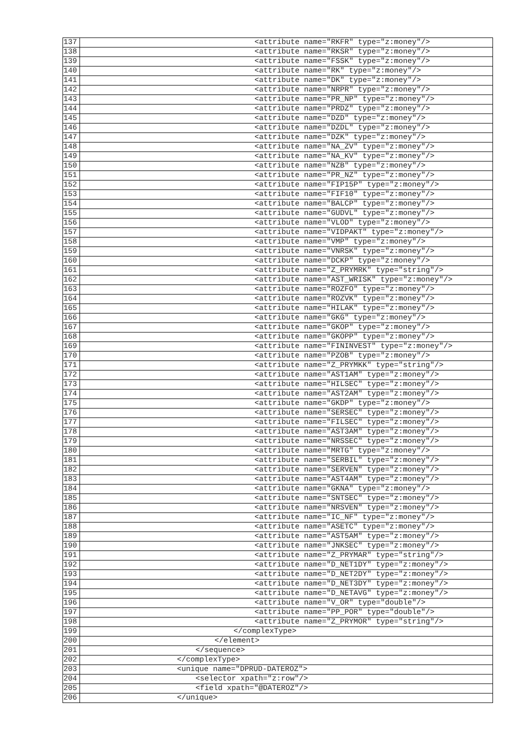| 137 | <attribute name="RKFR" type="z:money"/> |
| 138 | <attribute name="RKSR" type="z:money"/> |
| 139 | <attribute name="FSSK" type="z:money"/> |
| 140 | <attribute name="RK" type="z:money"/> |
| 141 | <attribute name="DK" type="z:money"/> |
| 142 | <attribute name="NRPR" type="z:money"/> |
| 143 | <attribute name="PR_NP" type="z:money"/> |
| 144 | <attribute name="PRDZ" type="z:money"/> |
| 145 | <attribute name="DZD" type="z:money"/> |
| 146 | <attribute name="DZDL" type="z:money"/> |
| 147 | <attribute name="DZK" type="z:money"/> |
| 148 | <attribute name="NA_ZV" type="z:money"/> |
| 149 | <attribute name="NA_KV" type="z:money"/> |
| 150 | <attribute name="NZB" type="z:money"/> |
| 151 | <attribute name="PR_NZ" type="z:money"/> |
| 152 | <attribute name="FIP15P" type="z:money"/> |
| 153 | <attribute name="FIF10" type="z:money"/> |
| 154 | <attribute name="BALCP" type="z:money"/> |
| 155 | <attribute name="GUDVL" type="z:money"/> |
| 156 | <attribute name="VLOD" type="z:money"/> |
| 157 | <attribute name="VIDPAKT" type="z:money"/> |
| 158 | <attribute name="VMP" type="z:money"/> |
| 159 | <attribute name="VNRSK" type="z:money"/> |
| 160 | <attribute name="DCKP" type="z:money"/> |
| 161 | <attribute name="Z_PRYMRK" type="string"/> |
| 162 | <attribute name="AST_WRISK" type="z:money"/> |
| 163 | <attribute name="ROZFO" type="z:money"/> |
| 164 | <attribute name="ROZVK" type="z:money"/> |
| 165 | <attribute name="HILAK" type="z:money"/> |
| 166 | <attribute name="GKG" type="z:money"/> |
| 167 | <attribute name="GKOP" type="z:money"/> |
| 168 | <attribute name="GKOPP" type="z:money"/> |
| 169 | <attribute name="FININVEST" type="z:money"/> |
| 170 | <attribute name="PZOB" type="z:money"/> |
| 171 | <attribute name="Z_PRYMKK" type="string"/> |
| 172 | <attribute name="AST1AM" type="z:money"/> |
| 173 | <attribute name="HILSEC" type="z:money"/> |
| 174 | <attribute name="AST2AM" type="z:money"/> |
| 175 | <attribute name="GKDP" type="z:money"/> |
| 176 | <attribute name="SERSEC" type="z:money"/> |
| 177 | <attribute name="FILSEC" type="z:money"/> |
| 178 | <attribute name="AST3AM" type="z:money"/> |
| 179 | <attribute name="NRSSEC" type="z:money"/> |
| 180 | <attribute name="MRTG" type="z:money"/> |
| 181 | <attribute name="SERBIL" type="z:money"/> |
| 182 | <attribute name="SERVEN" type="z:money"/> |
| 183 | <attribute name="AST4AM" type="z:money"/> |
| 184 | <attribute name="GKNA" type="z:money"/> |
| 185 | <attribute name="SNTSEC" type="z:money"/> |
| 186 | <attribute name="NRSVEN" type="z:money"/> |
| 187 | <attribute name="IC_NF" type="z:money"/> |
| 188 | <attribute name="ASETC" type="z:money"/> |
| 189 | <attribute name="AST5AM" type="z:money"/> |
| 190 | <attribute name="JNKSEC" type="z:money"/> |
| 191 | <attribute name="Z_PRYMAR" type="string"/> |
| 192 | <attribute name="D_NET1DY" type="z:money"/> |
| 193 | <attribute name="D_NET2DY" type="z:money"/> |
| 194 | <attribute name="D_NET3DY" type="z:money"/> |
| 195 | <attribute name="D_NETAVG" type="z:money"/> |
| 196 | <attribute name="V_OR" type="double"/> |
| 197 | <attribute name="PP_POR" type="double"/> |
| 198 | <attribute name="Z_PRYMOR" type="string"/> |
| 199 | </complexType> |
| 200 | </element> |
| 201 | </sequence> |
| 202 | </complexType> |
| 203 | <unique name="DPRUD-DATEROZ"> |
| 204 | <selector xpath="z:row"/> |
| 205 | <field xpath="@DATEROZ"/> |
| 206 | </unique> |